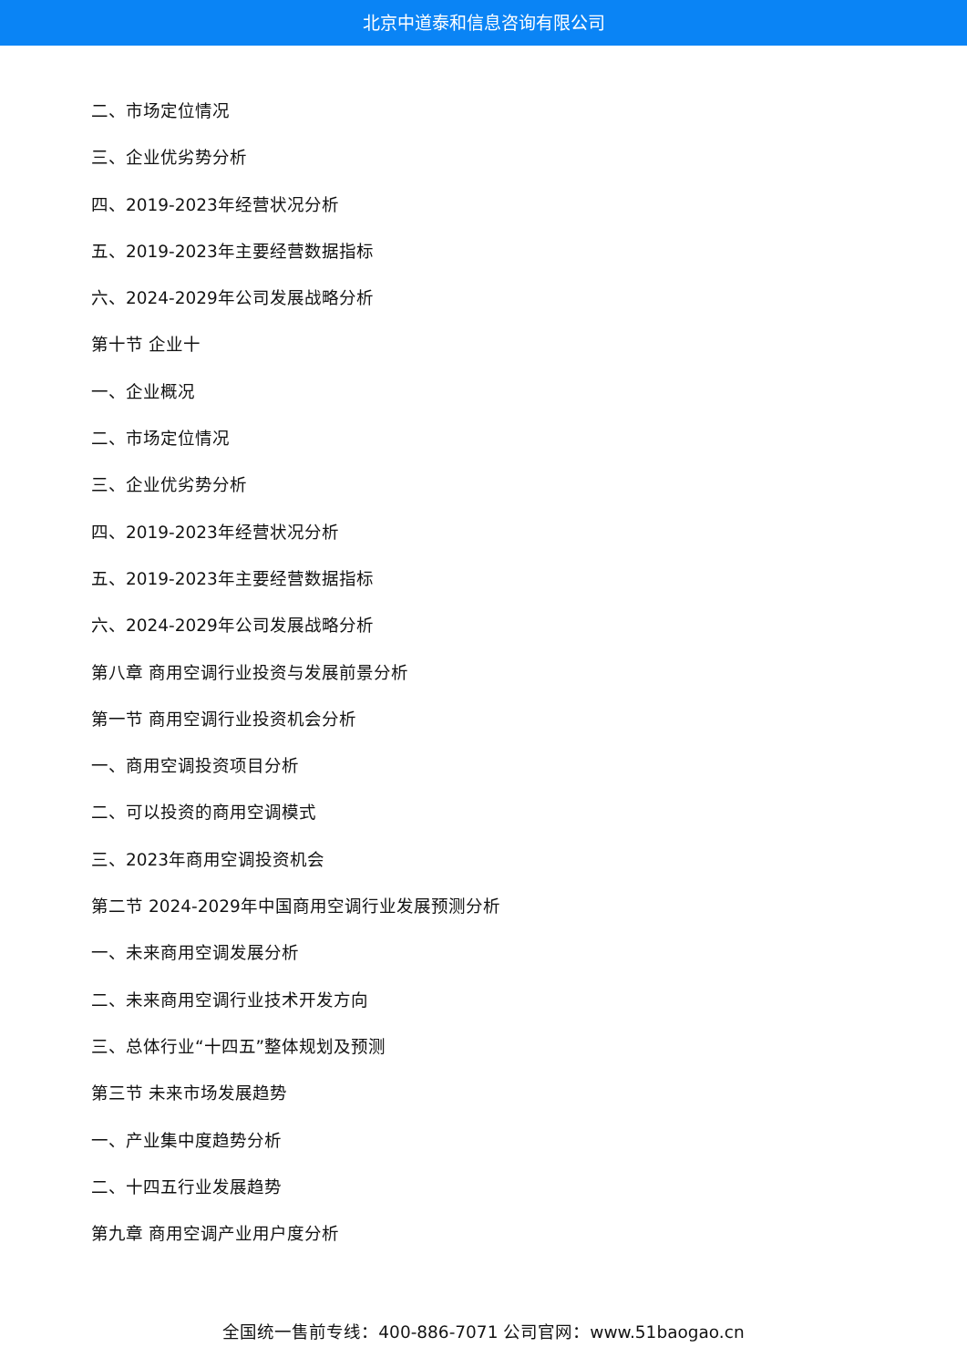北京中道泰和信息咨询有限公司
二、市场定位情况
三、企业优劣势分析
四、2019-2023年经营状况分析
五、2019-2023年主要经营数据指标
六、2024-2029年公司发展战略分析
第十节 企业十
一、企业概况
二、市场定位情况
三、企业优劣势分析
四、2019-2023年经营状况分析
五、2019-2023年主要经营数据指标
六、2024-2029年公司发展战略分析
第八章 商用空调行业投资与发展前景分析
第一节 商用空调行业投资机会分析
一、商用空调投资项目分析
二、可以投资的商用空调模式
三、2023年商用空调投资机会
第二节 2024-2029年中国商用空调行业发展预测分析
一、未来商用空调发展分析
二、未来商用空调行业技术开发方向
三、总体行业“十四五”整体规划及预测
第三节 未来市场发展趋势
一、产业集中度趋势分析
二、十四五行业发展趋势
第九章 商用空调产业用户度分析
全国统一售前专线：400-886-7071 公司官网：www.51baogao.cn